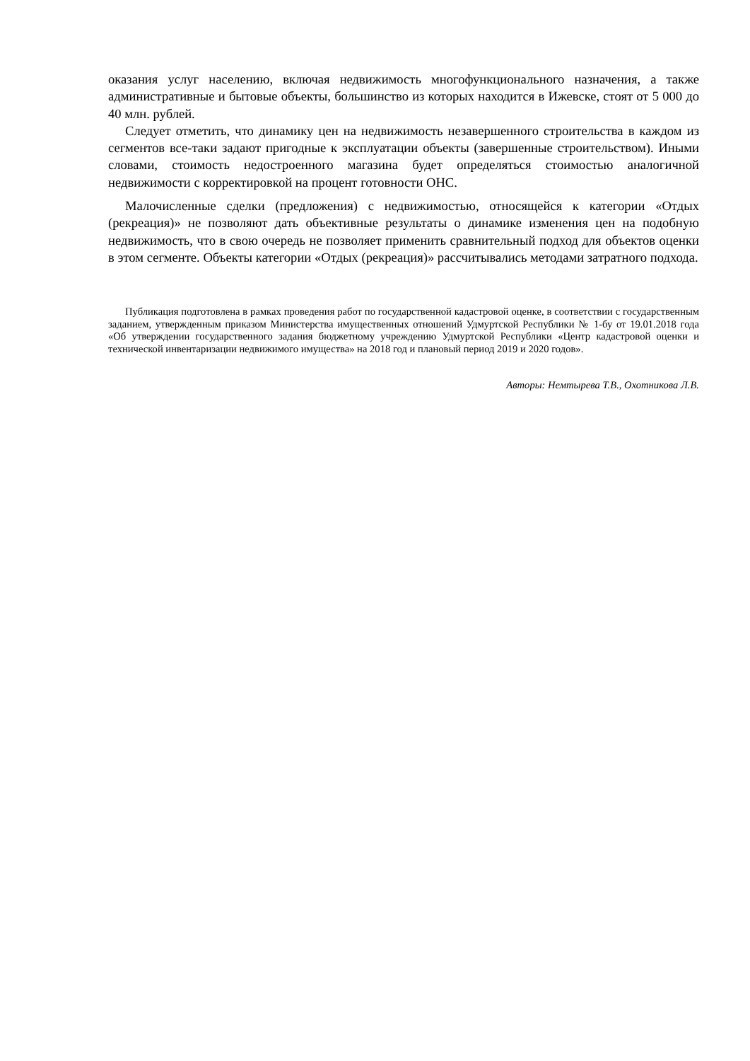оказания услуг населению, включая недвижимость многофункционального назначения, а также административные и бытовые объекты, большинство из которых находится в Ижевске, стоят от 5 000 до 40 млн. рублей.
Следует отметить, что динамику цен на недвижимость незавершенного строительства в каждом из сегментов все-таки задают пригодные к эксплуатации объекты (завершенные строительством). Иными словами, стоимость недостроенного магазина будет определяться стоимостью аналогичной недвижимости с корректировкой на процент готовности ОНС.
Малочисленные сделки (предложения) с недвижимостью, относящейся к категории «Отдых (рекреация)» не позволяют дать объективные результаты о динамике изменения цен на подобную недвижимость, что в свою очередь не позволяет применить сравнительный подход для объектов оценки в этом сегменте. Объекты категории «Отдых (рекреация)» рассчитывались методами затратного подхода.
Публикация подготовлена в рамках проведения работ по государственной кадастровой оценке, в соответствии с государственным заданием, утвержденным приказом Министерства имущественных отношений Удмуртской Республики № 1-бу от 19.01.2018 года «Об утверждении государственного задания бюджетному учреждению Удмуртской Республики «Центр кадастровой оценки и технической инвентаризации недвижимого имущества» на 2018 год и плановый период 2019 и 2020 годов».
Авторы: Немтырева Т.В., Охотникова Л.В.